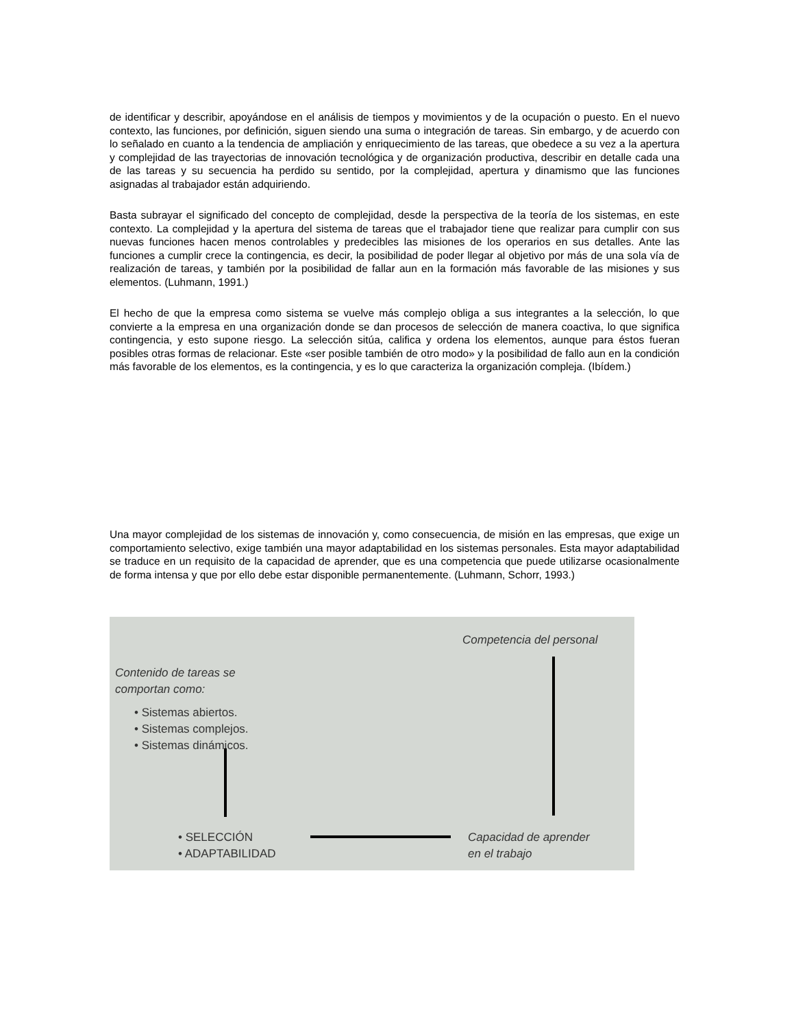de identificar y describir, apoyándose en el análisis de tiempos y movimientos y de la ocupación o puesto. En el nuevo contexto, las funciones, por definición, siguen siendo una suma o integración de tareas. Sin embargo, y de acuerdo con lo señalado en cuanto a la tendencia de ampliación y enriquecimiento de las tareas, que obedece a su vez a la apertura y complejidad de las trayectorias de innovación tecnológica y de organización productiva, describir en detalle cada una de las tareas y su secuencia ha perdido su sentido, por la complejidad, apertura y dinamismo que las funciones asignadas al trabajador están adquiriendo.
Basta subrayar el significado del concepto de complejidad, desde la perspectiva de la teoría de los sistemas, en este contexto. La complejidad y la apertura del sistema de tareas que el trabajador tiene que realizar para cumplir con sus nuevas funciones hacen menos controlables y predecibles las misiones de los operarios en sus detalles. Ante las funciones a cumplir crece la contingencia, es decir, la posibilidad de poder llegar al objetivo por más de una sola vía de realización de tareas, y también por la posibilidad de fallar aun en la formación más favorable de las misiones y sus elementos. (Luhmann, 1991.)
El hecho de que la empresa como sistema se vuelve más complejo obliga a sus integrantes a la selección, lo que convierte a la empresa en una organización donde se dan procesos de selección de manera coactiva, lo que significa contingencia, y esto supone riesgo. La selección sitúa, califica y ordena los elementos, aunque para éstos fueran posibles otras formas de relacionar. Este «ser posible también de otro modo» y la posibilidad de fallo aun en la condición más favorable de los elementos, es la contingencia, y es lo que caracteriza la organización compleja. (Ibídem.)
Una mayor complejidad de los sistemas de innovación y, como consecuencia, de misión en las empresas, que exige un comportamiento selectivo, exige también una mayor adaptabilidad en los sistemas personales. Esta mayor adaptabilidad se traduce en un requisito de la capacidad de aprender, que es una competencia que puede utilizarse ocasionalmente de forma intensa y que por ello debe estar disponible permanentemente. (Luhmann, Schorr, 1993.)
Competencia del personal
Contenido de tareas se
comportan como:
• Sistemas abiertos.
• Sistemas complejos.
• Sistemas dinámicos.
• SELECCIÓN
• ADAPTABILIDAD
Capacidad de aprender
en el trabajo